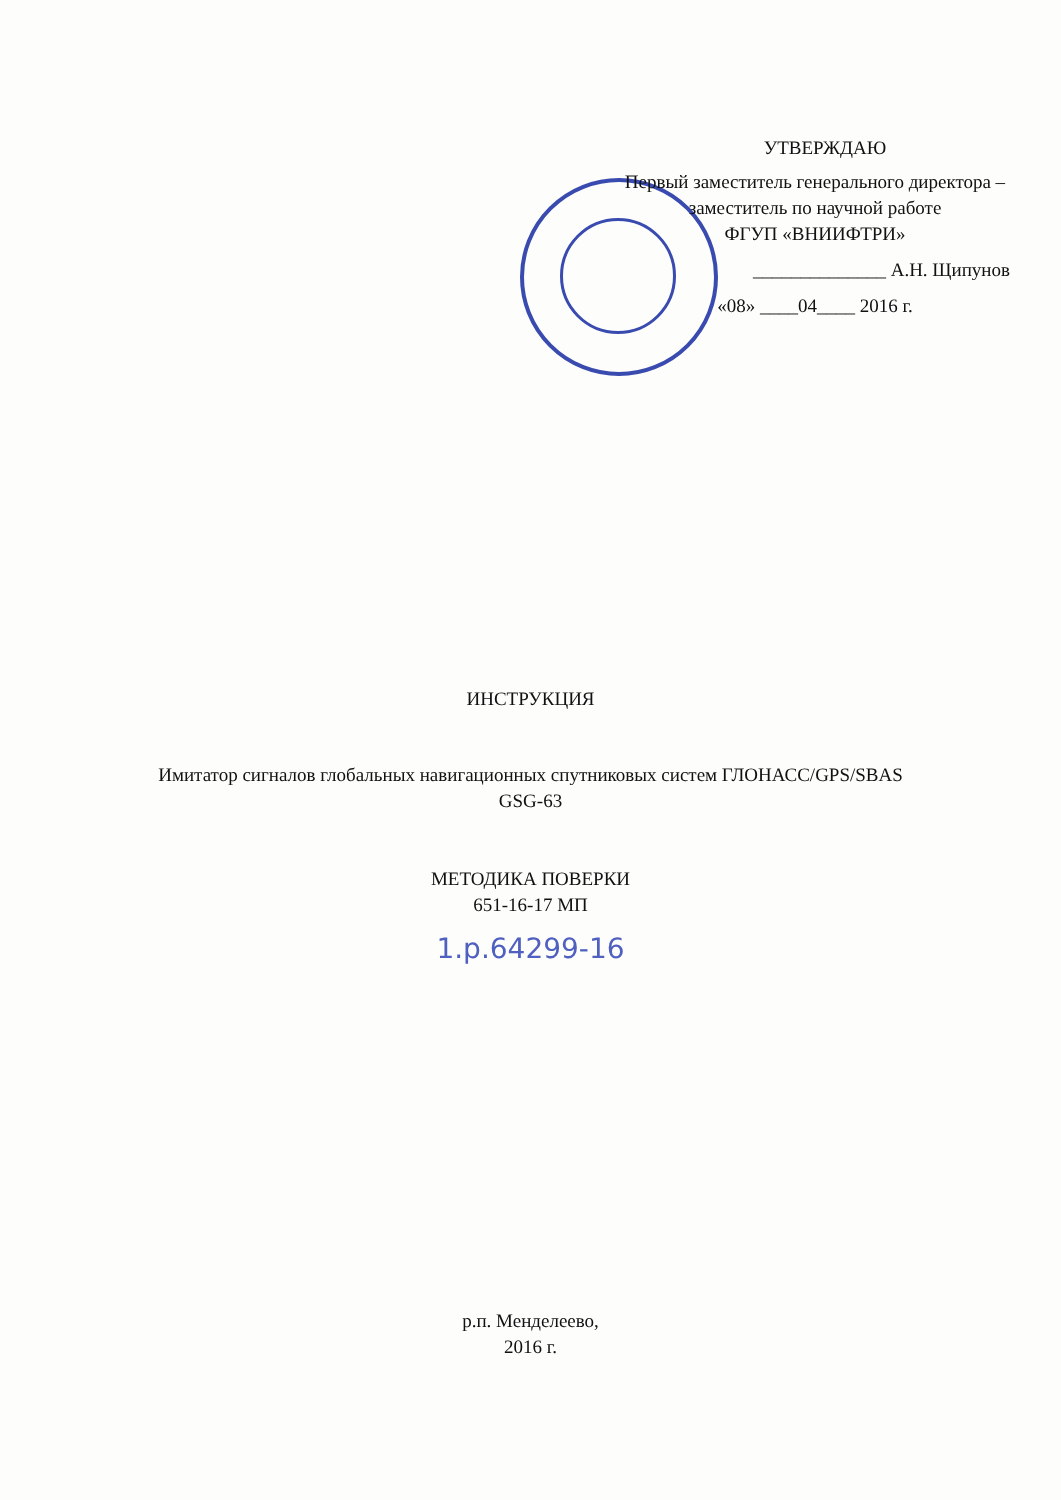УТВЕРЖДАЮ
Первый заместитель генерального директора –
заместитель по научной работе
ФГУП «ВНИИФТРИ»
______________ А.Н. Щипунов
«08» ____04____ 2016 г.
ИНСТРУКЦИЯ
Имитатор сигналов глобальных навигационных спутниковых систем ГЛОНАСС/GPS/SBAS
GSG-63
МЕТОДИКА ПОВЕРКИ
651-16-17 МП
1.р.64299-16
р.п. Менделеево,
2016 г.